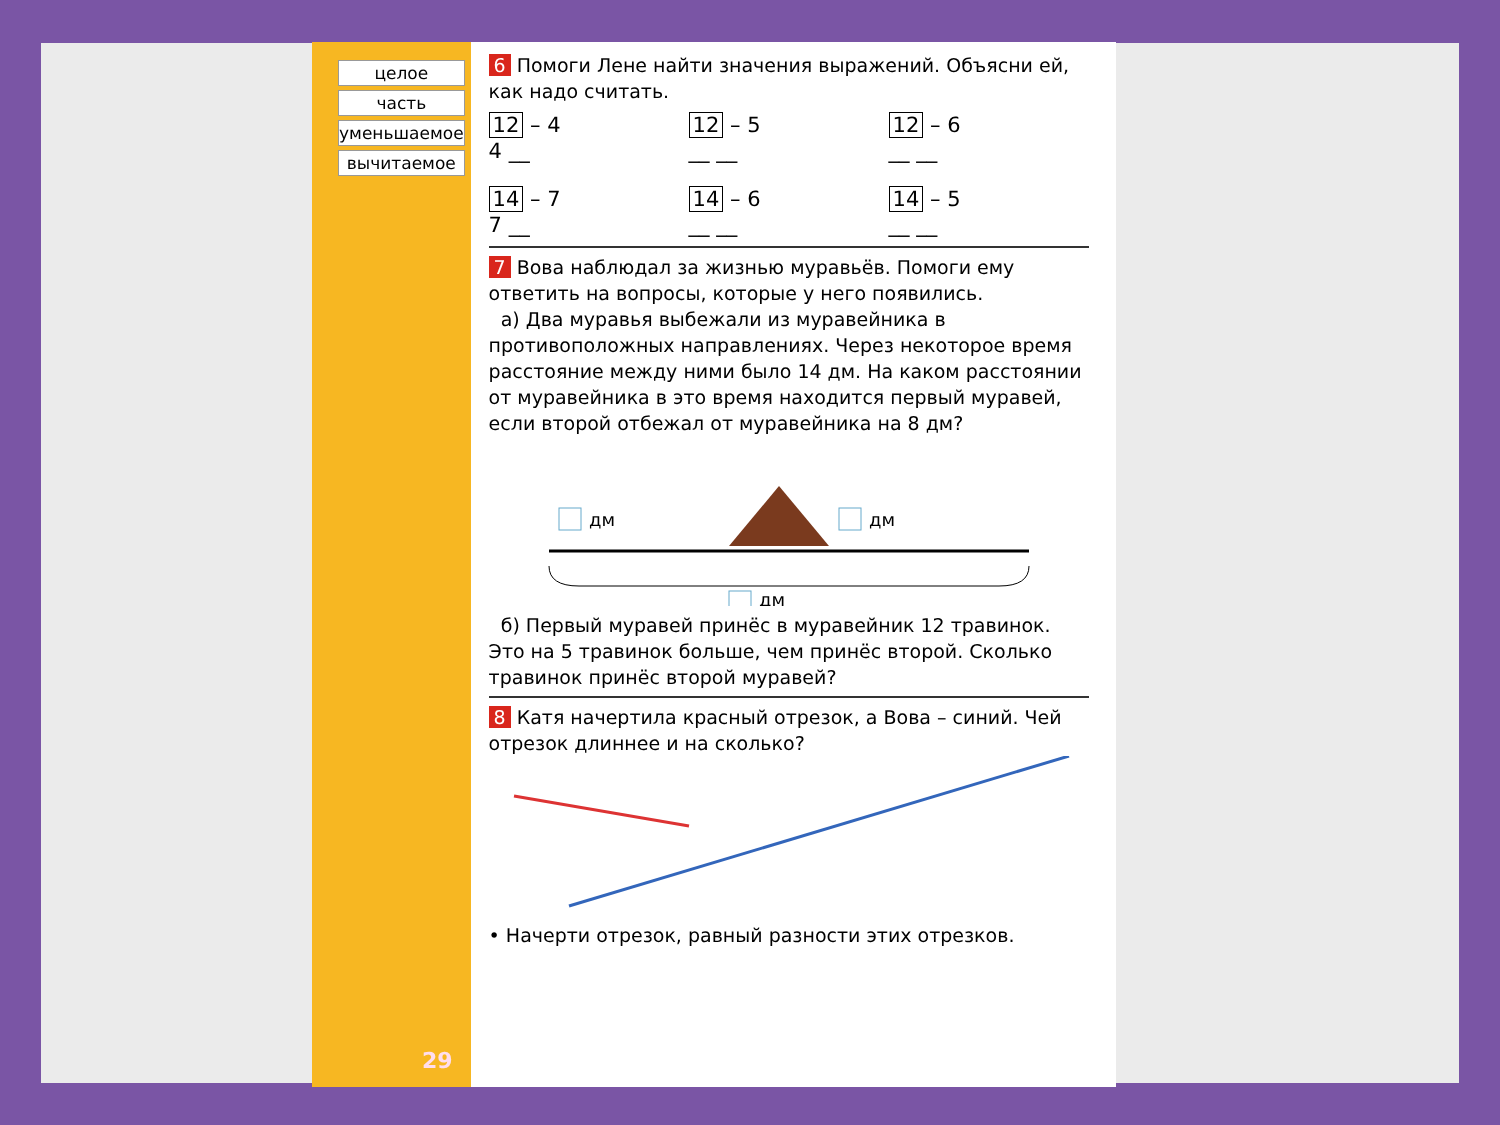целое
часть
уменьшаемое
вычитаемое
29
6 Помоги Лене найти значения выражений. Объясни ей, как надо считать.
12 – 4
4 __ 12 – 5
__ __ 12 – 6
__ __ 14 – 7
7 __ 14 – 6
__ __ 14 – 5
__ __
7 Вова наблюдал за жизнью муравьёв. Помоги ему ответить на вопросы, которые у него появились.
а) Два муравья выбежали из муравейника в противоположных направлениях. Через некоторое время расстояние между ними было 14 дм. На каком расстоянии от муравейника в это время находится первый муравей, если второй отбежал от муравейника на 8 дм?
дм
дм
дм
б) Первый муравей принёс в муравейник 12 травинок. Это на 5 травинок больше, чем принёс второй. Сколько травинок принёс второй муравей?
8 Катя начертила красный отрезок, а Вова – синий. Чей отрезок длиннее и на сколько?
• Начерти отрезок, равный разности этих отрезков.